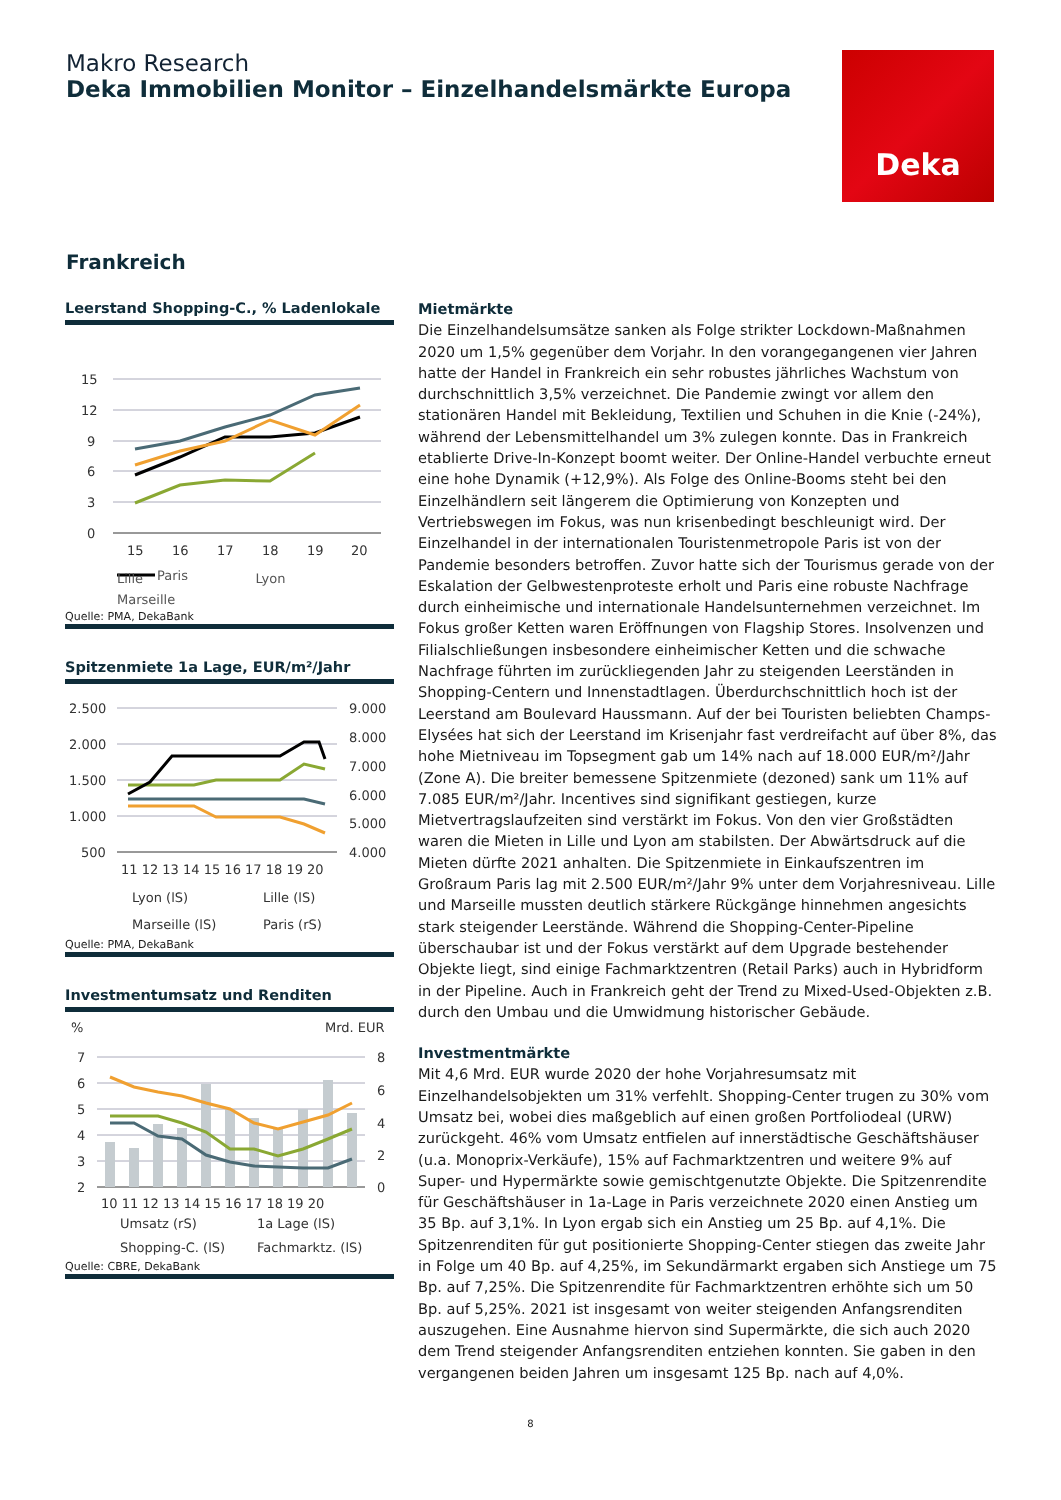Makro Research
Deka Immobilien Monitor – Einzelhandelsmärkte Europa
Deka
Frankreich
Leerstand Shopping-C., % Ladenlokale
15
12
9
6
3
0
15
16
17
18
19
20
Paris
Lille Lyon Marseille
Quelle: PMA, DekaBank
Spitzenmiete 1a Lage, EUR/m²/Jahr
2.500
2.000
1.500
1.000
500
9.000
8.000
7.000
6.000
5.000
4.000
11 12 13 14 15 16 17 18 19 20
Lyon (lS) Lille (lS) Marseille (lS) Paris (rS)
Quelle: PMA, DekaBank
Investmentumsatz und Renditen
%
Mrd. EUR
7
6
5
4
3
2
8
6
4
2
0
10 11 12 13 14 15 16 17 18 19 20
Umsatz (rS) 1a Lage (lS) Shopping-C. (lS) Fachmarktz. (lS)
Quelle: CBRE, DekaBank
Mietmärkte
Die Einzelhandelsumsätze sanken als Folge strikter Lockdown-Maßnahmen 2020 um 1,5% gegenüber dem Vorjahr. In den vorangegangenen vier Jahren hatte der Handel in Frankreich ein sehr robustes jährliches Wachstum von durchschnittlich 3,5% verzeichnet. Die Pandemie zwingt vor allem den stationären Handel mit Bekleidung, Textilien und Schuhen in die Knie (-24%), während der Lebensmittelhandel um 3% zulegen konnte. Das in Frankreich etablierte Drive-In-Konzept boomt weiter. Der Online-Handel verbuchte erneut eine hohe Dynamik (+12,9%). Als Folge des Online-Booms steht bei den Einzelhändlern seit längerem die Optimierung von Konzepten und Vertriebswegen im Fokus, was nun krisenbedingt beschleunigt wird. Der Einzelhandel in der internationalen Touristenmetropole Paris ist von der Pandemie besonders betroffen. Zuvor hatte sich der Tourismus gerade von der Eskalation der Gelbwestenproteste erholt und Paris eine robuste Nachfrage durch einheimische und internationale Handelsunternehmen verzeichnet. Im Fokus großer Ketten waren Eröffnungen von Flagship Stores. Insolvenzen und Filialschließungen insbesondere einheimischer Ketten und die schwache Nachfrage führten im zurückliegenden Jahr zu steigenden Leerständen in Shopping-Centern und Innenstadtlagen. Überdurchschnittlich hoch ist der Leerstand am Boulevard Haussmann. Auf der bei Touristen beliebten Champs-Elysées hat sich der Leerstand im Krisenjahr fast verdreifacht auf über 8%, das hohe Mietniveau im Topsegment gab um 14% nach auf 18.000 EUR/m²/Jahr (Zone A). Die breiter bemessene Spitzenmiete (dezoned) sank um 11% auf 7.085 EUR/m²/Jahr. Incentives sind signifikant gestiegen, kurze Mietvertragslaufzeiten sind verstärkt im Fokus. Von den vier Großstädten waren die Mieten in Lille und Lyon am stabilsten. Der Abwärtsdruck auf die Mieten dürfte 2021 anhalten. Die Spitzenmiete in Einkaufszentren im Großraum Paris lag mit 2.500 EUR/m²/Jahr 9% unter dem Vorjahresniveau. Lille und Marseille mussten deutlich stärkere Rückgänge hinnehmen angesichts stark steigender Leerstände. Während die Shopping-Center-Pipeline überschaubar ist und der Fokus verstärkt auf dem Upgrade bestehender Objekte liegt, sind einige Fachmarktzentren (Retail Parks) auch in Hybridform in der Pipeline. Auch in Frankreich geht der Trend zu Mixed-Used-Objekten z.B. durch den Umbau und die Umwidmung historischer Gebäude.
Investmentmärkte
Mit 4,6 Mrd. EUR wurde 2020 der hohe Vorjahresumsatz mit Einzelhandelsobjekten um 31% verfehlt. Shopping-Center trugen zu 30% vom Umsatz bei, wobei dies maßgeblich auf einen großen Portfoliodeal (URW) zurückgeht. 46% vom Umsatz entfielen auf innerstädtische Geschäftshäuser (u.a. Monoprix-Verkäufe), 15% auf Fachmarktzentren und weitere 9% auf Super- und Hypermärkte sowie gemischtgenutzte Objekte. Die Spitzenrendite für Geschäftshäuser in 1a-Lage in Paris verzeichnete 2020 einen Anstieg um 35 Bp. auf 3,1%. In Lyon ergab sich ein Anstieg um 25 Bp. auf 4,1%. Die Spitzenrenditen für gut positionierte Shopping-Center stiegen das zweite Jahr in Folge um 40 Bp. auf 4,25%, im Sekundärmarkt ergaben sich Anstiege um 75 Bp. auf 7,25%. Die Spitzenrendite für Fachmarktzentren erhöhte sich um 50 Bp. auf 5,25%. 2021 ist insgesamt von weiter steigenden Anfangsrenditen auszugehen. Eine Ausnahme hiervon sind Supermärkte, die sich auch 2020 dem Trend steigender Anfangsrenditen entziehen konnten. Sie gaben in den vergangenen beiden Jahren um insgesamt 125 Bp. nach auf 4,0%.
8